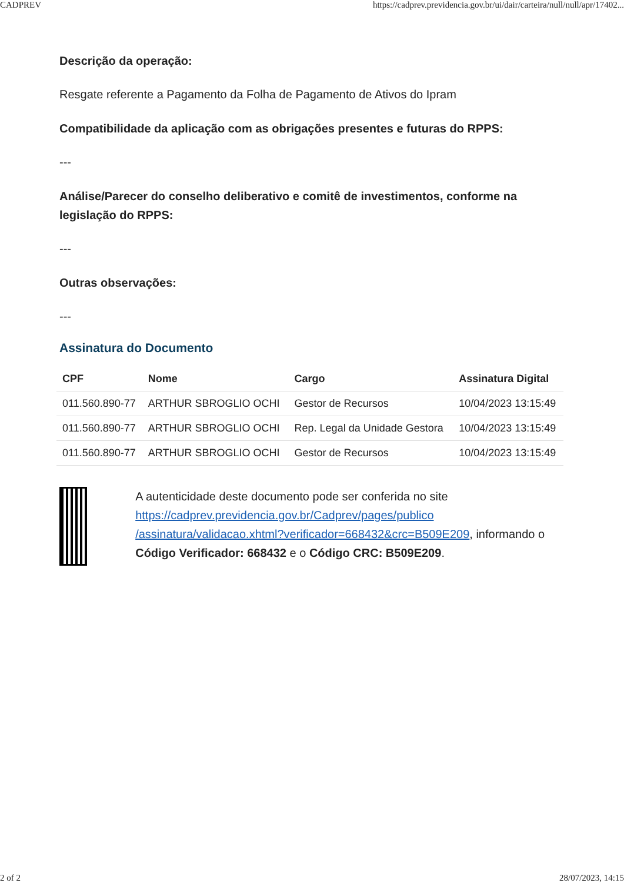CADPREV https://cadprev.previdencia.gov.br/ui/dair/carteira/null/null/apr/17402...
Descrição da operação:
Resgate referente a Pagamento da Folha de Pagamento de Ativos do Ipram
Compatibilidade da aplicação com as obrigações presentes e futuras do RPPS:
---
Análise/Parecer do conselho deliberativo e comitê de investimentos, conforme na legislação do RPPS:
---
Outras observações:
---
Assinatura do Documento
| CPF | Nome | Cargo | Assinatura Digital |
| --- | --- | --- | --- |
| 011.560.890-77 | ARTHUR SBROGLIO OCHI | Gestor de Recursos | 10/04/2023 13:15:49 |
| 011.560.890-77 | ARTHUR SBROGLIO OCHI | Rep. Legal da Unidade Gestora | 10/04/2023 13:15:49 |
| 011.560.890-77 | ARTHUR SBROGLIO OCHI | Gestor de Recursos | 10/04/2023 13:15:49 |
A autenticidade deste documento pode ser conferida no site https://cadprev.previdencia.gov.br/Cadprev/pages/publico /assinatura/validacao.xhtml?verificador=668432&crc=B509E209, informando o Código Verificador: 668432 e o Código CRC: B509E209.
2 of 2 28/07/2023, 14:15